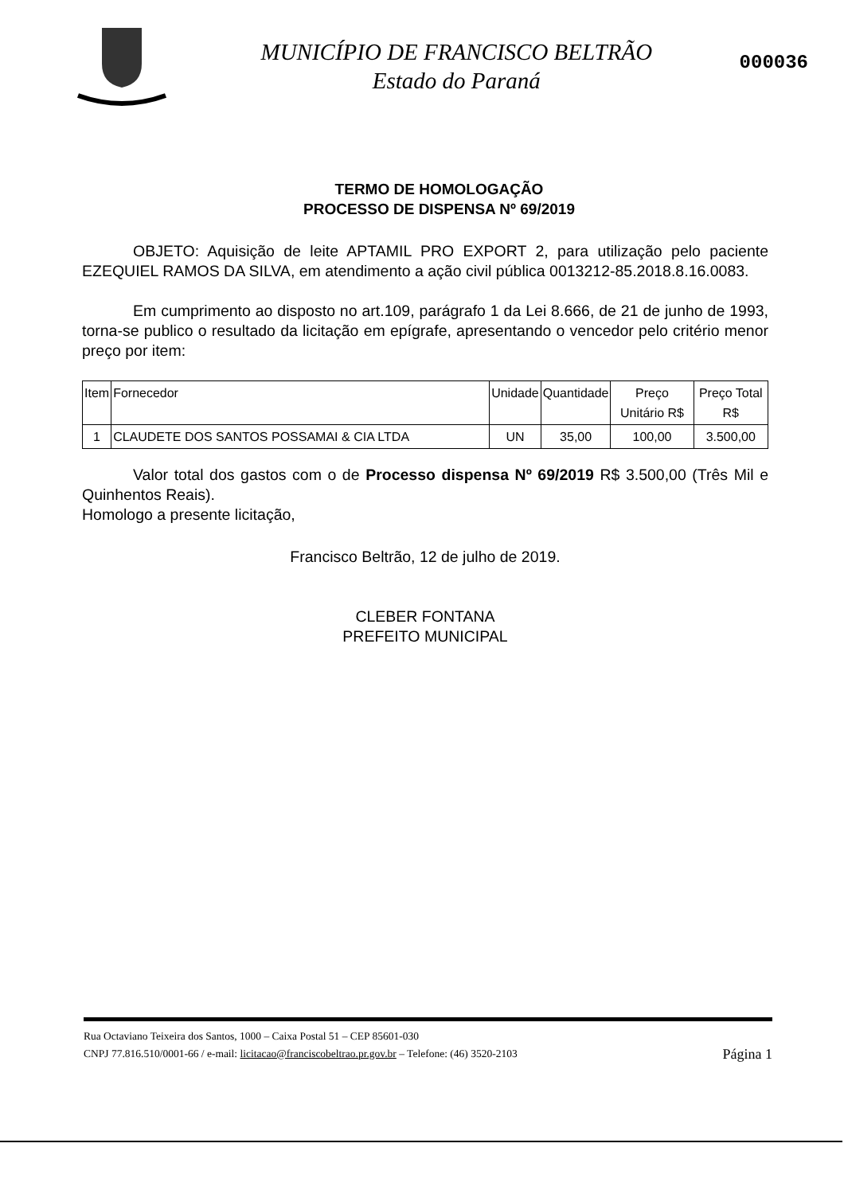MUNICÍPIO DE FRANCISCO BELTRÃO
Estado do Paraná
000036
TERMO DE HOMOLOGAÇÃO
PROCESSO DE DISPENSA Nº 69/2019
OBJETO: Aquisição de leite APTAMIL PRO EXPORT 2, para utilização pelo paciente EZEQUIEL RAMOS DA SILVA, em atendimento a ação civil pública 0013212-85.2018.8.16.0083.
Em cumprimento ao disposto no art.109, parágrafo 1 da Lei 8.666, de 21 de junho de 1993, torna-se publico o resultado da licitação em epígrafe, apresentando o vencedor pelo critério menor preço por item:
| Item | Fornecedor | Unidade | Quantidade | Preço Unitário R$ | Preço Total R$ |
| --- | --- | --- | --- | --- | --- |
| 1 | CLAUDETE DOS SANTOS POSSAMAI & CIA LTDA | UN | 35,00 | 100,00 | 3.500,00 |
Valor total dos gastos com o de Processo dispensa Nº 69/2019 R$ 3.500,00 (Três Mil e Quinhentos Reais).
Homologo a presente licitação,
Francisco Beltrão, 12 de julho de 2019.
CLEBER FONTANA
PREFEITO MUNICIPAL
Rua Octaviano Teixeira dos Santos, 1000 – Caixa Postal 51 – CEP 85601-030
CNPJ 77.816.510/0001-66 / e-mail: licitacao@franciscobeltrao.pr.gov.br – Telefone: (46) 3520-2103 Página 1